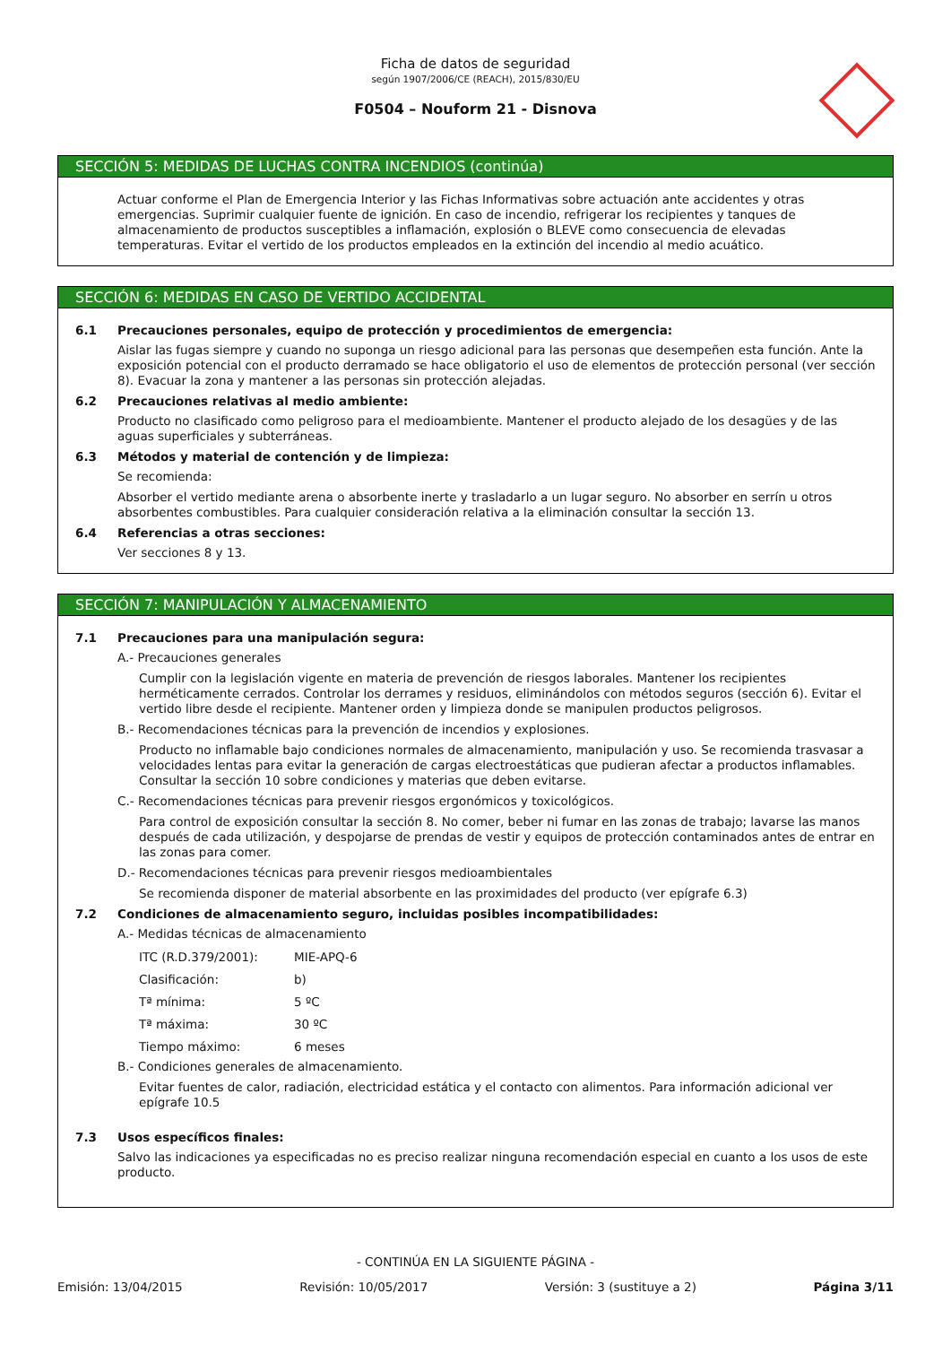Ficha de datos de seguridad
según 1907/2006/CE (REACH), 2015/830/EU
F0504 – Nouform 21 - Disnova
SECCIÓN 5: MEDIDAS DE LUCHAS CONTRA INCENDIOS (continúa)
Actuar conforme el Plan de Emergencia Interior y las Fichas Informativas sobre actuación ante accidentes y otras emergencias. Suprimir cualquier fuente de ignición. En caso de incendio, refrigerar los recipientes y tanques de almacenamiento de productos susceptibles a inflamación, explosión o BLEVE como consecuencia de elevadas temperaturas. Evitar el vertido de los productos empleados en la extinción del incendio al medio acuático.
SECCIÓN 6: MEDIDAS EN CASO DE VERTIDO ACCIDENTAL
6.1 Precauciones personales, equipo de protección y procedimientos de emergencia:
Aislar las fugas siempre y cuando no suponga un riesgo adicional para las personas que desempeñen esta función. Ante la exposición potencial con el producto derramado se hace obligatorio el uso de elementos de protección personal (ver sección 8). Evacuar la zona y mantener a las personas sin protección alejadas.
6.2 Precauciones relativas al medio ambiente:
Producto no clasificado como peligroso para el medioambiente. Mantener el producto alejado de los desagües y de las aguas superficiales y subterráneas.
6.3 Métodos y material de contención y de limpieza:
Se recomienda:
Absorber el vertido mediante arena o absorbente inerte y trasladarlo a un lugar seguro. No absorber en serrín u otros absorbentes combustibles. Para cualquier consideración relativa a la eliminación consultar la sección 13.
6.4 Referencias a otras secciones:
Ver secciones 8 y 13.
SECCIÓN 7: MANIPULACIÓN Y ALMACENAMIENTO
7.1 Precauciones para una manipulación segura:
A.- Precauciones generales
Cumplir con la legislación vigente en materia de prevención de riesgos laborales. Mantener los recipientes herméticamente cerrados. Controlar los derrames y residuos, eliminándolos con métodos seguros (sección 6). Evitar el vertido libre desde el recipiente. Mantener orden y limpieza donde se manipulen productos peligrosos.
B.- Recomendaciones técnicas para la prevención de incendios y explosiones.
Producto no inflamable bajo condiciones normales de almacenamiento, manipulación y uso. Se recomienda trasvasar a velocidades lentas para evitar la generación de cargas electroestáticas que pudieran afectar a productos inflamables. Consultar la sección 10 sobre condiciones y materias que deben evitarse.
C.- Recomendaciones técnicas para prevenir riesgos ergonómicos y toxicológicos.
Para control de exposición consultar la sección 8. No comer, beber ni fumar en las zonas de trabajo; lavarse las manos después de cada utilización, y despojarse de prendas de vestir y equipos de protección contaminados antes de entrar en las zonas para comer.
D.- Recomendaciones técnicas para prevenir riesgos medioambientales
Se recomienda disponer de material absorbente en las proximidades del producto (ver epígrafe 6.3)
7.2 Condiciones de almacenamiento seguro, incluidas posibles incompatibilidades:
A.- Medidas técnicas de almacenamiento
ITC (R.D.379/2001): MIE-APQ-6
Clasificación: b)
Tª mínima: 5 ºC
Tª máxima: 30 ºC
Tiempo máximo: 6 meses
B.- Condiciones generales de almacenamiento.
Evitar fuentes de calor, radiación, electricidad estática y el contacto con alimentos. Para información adicional ver epígrafe 10.5
7.3 Usos específicos finales:
Salvo las indicaciones ya especificadas no es preciso realizar ninguna recomendación especial en cuanto a los usos de este producto.
- CONTINÚA EN LA SIGUIENTE PÁGINA -
Emisión: 13/04/2015 Revisión: 10/05/2017 Versión: 3 (sustituye a 2) Página 3/11